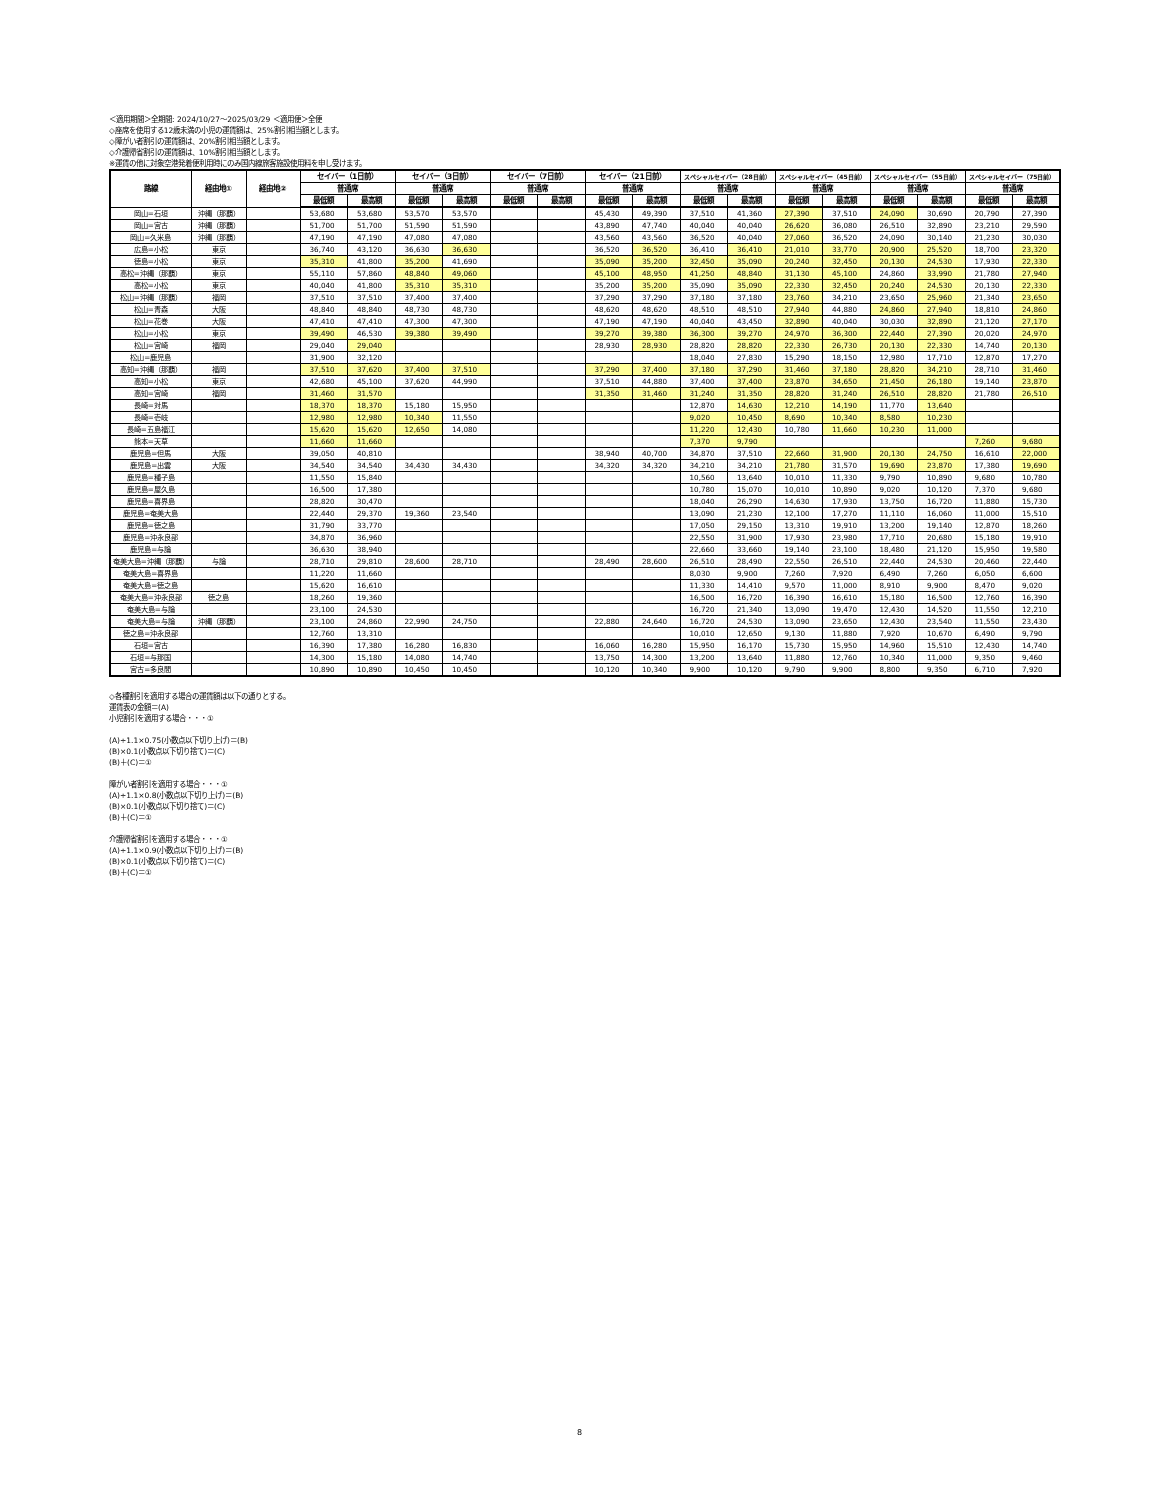＜適用期間＞全期間: 2024/10/27〜2025/03/29 ＜適用便＞全便
◇座席を使用する12歳未満の小児の運賃額は、25%割引相当額とします。
◇障がい者割引の運賃額は、20%割引相当額とします。
◇介護帰省割引の運賃額は、10%割引相当額とします。
※運賃の他に対象空港発着便利用時にのみ国内線旅客施設使用料を申し受けます。
| 路線 | 経由地① | 経由地② | セイバー（1日前） | | セイバー（3日前） | | セイバー（7日前） | | セイバー（21日前） | | スペシャルセイバー（28日前） | | スペシャルセイバー（45日前） | | スペシャルセイバー（55日前） | | スペシャルセイバー（75日前） | |
| --- | --- | --- | --- | --- | --- | --- | --- | --- | --- | --- | --- | --- | --- | --- | --- | --- | --- | --- |
| | | | 普通席 | | 普通席 | | 普通席 | | 普通席 | | 普通席 | | 普通席 | | 普通席 | | 普通席 | |
| | | | 最低額 | 最高額 | 最低額 | 最高額 | 最低額 | 最高額 | 最低額 | 最高額 | 最低額 | 最高額 | 最低額 | 最高額 | 最低額 | 最高額 | 最低額 | 最高額 |
| 岡山=石垣 | 沖縄（那覇） | | 53,680 | 53,680 | 53,570 | 53,570 | | | 45,430 | 49,390 | 37,510 | 41,360 | 27,390 | 37,510 | 24,090 | 30,690 | 20,790 | 27,390 |
| 岡山=宮古 | 沖縄（那覇） | | 51,700 | 51,700 | 51,590 | 51,590 | | | 43,890 | 47,740 | 40,040 | 40,040 | 26,620 | 36,080 | 26,510 | 32,890 | 23,210 | 29,590 |
| 岡山=久米島 | 沖縄（那覇） | | 47,190 | 47,190 | 47,080 | 47,080 | | | 43,560 | 43,560 | 36,520 | 40,040 | 27,060 | 36,520 | 24,090 | 30,140 | 21,230 | 30,030 |
| 広島=小松 | 東京 | | 36,740 | 43,120 | 36,630 | 36,630 | | | 36,520 | 36,520 | 36,410 | 36,410 | 21,010 | 33,770 | 20,900 | 25,520 | 18,700 | 23,320 |
| 徳島=小松 | 東京 | | 35,310 | 41,800 | 35,200 | 41,690 | | | 35,090 | 35,200 | 32,450 | 35,090 | 20,240 | 32,450 | 20,130 | 24,530 | 17,930 | 22,330 |
| 高松=沖縄（那覇） | 東京 | | 55,110 | 57,860 | 48,840 | 49,060 | | | 45,100 | 48,950 | 41,250 | 48,840 | 31,130 | 45,100 | 24,860 | 33,990 | 21,780 | 27,940 |
| 高松=小松 | 東京 | | 40,040 | 41,800 | 35,310 | 35,310 | | | 35,200 | 35,200 | 35,090 | 35,090 | 22,330 | 32,450 | 20,240 | 24,530 | 20,130 | 22,330 |
| 松山=沖縄（那覇） | 福岡 | | 37,510 | 37,510 | 37,400 | 37,400 | | | 37,290 | 37,290 | 37,180 | 37,180 | 23,760 | 34,210 | 23,650 | 25,960 | 21,340 | 23,650 |
| 松山=青森 | 大阪 | | 48,840 | 48,840 | 48,730 | 48,730 | | | 48,620 | 48,620 | 48,510 | 48,510 | 27,940 | 44,880 | 24,860 | 27,940 | 18,810 | 24,860 |
| 松山=花巻 | 大阪 | | 47,410 | 47,410 | 47,300 | 47,300 | | | 47,190 | 47,190 | 40,040 | 43,450 | 32,890 | 40,040 | 30,030 | 32,890 | 21,120 | 27,170 |
| 松山=小松 | 東京 | | 39,490 | 46,530 | 39,380 | 39,490 | | | 39,270 | 39,380 | 36,300 | 39,270 | 24,970 | 36,300 | 22,440 | 27,390 | 20,020 | 24,970 |
| 松山=宮崎 | 福岡 | | 29,040 | 29,040 | | | | | 28,930 | 28,930 | 28,820 | 28,820 | 22,330 | 26,730 | 20,130 | 22,330 | 14,740 | 20,130 |
| 松山=鹿児島 | | | 31,900 | 32,120 | | | | | | | 18,040 | 27,830 | 15,290 | 18,150 | 12,980 | 17,710 | 12,870 | 17,270 |
| 高知=沖縄（那覇） | 福岡 | | 37,510 | 37,620 | 37,400 | 37,510 | | | 37,290 | 37,400 | 37,180 | 37,290 | 31,460 | 37,180 | 28,820 | 34,210 | 28,710 | 31,460 |
| 高知=小松 | 東京 | | 42,680 | 45,100 | 37,620 | 44,990 | | | 37,510 | 44,880 | 37,400 | 37,400 | 23,870 | 34,650 | 21,450 | 26,180 | 19,140 | 23,870 |
| 高知=宮崎 | 福岡 | | 31,460 | 31,570 | | | | | 31,350 | 31,460 | 31,240 | 31,350 | 28,820 | 31,240 | 26,510 | 28,820 | 21,780 | 26,510 |
| 長崎=対馬 | | | 18,370 | 18,370 | 15,180 | 15,950 | | | | | 12,870 | 14,630 | 12,210 | 14,190 | 11,770 | 13,640 | | |
| 長崎=壱岐 | | | 12,980 | 12,980 | 10,340 | 11,550 | | | | | 9,020 | 10,450 | 8,690 | 10,340 | 8,580 | 10,230 | | |
| 長崎=五島福江 | | | 15,620 | 15,620 | 12,650 | 14,080 | | | | | 11,220 | 12,430 | 10,780 | 11,660 | 10,230 | 11,000 | | |
| 熊本=天草 | | | 11,660 | 11,660 | | | | | | | 7,370 | 9,790 | | | | | 7,260 | 9,680 |
| 鹿児島=但馬 | 大阪 | | 39,050 | 40,810 | | | | | 38,940 | 40,700 | 34,870 | 37,510 | 22,660 | 31,900 | 20,130 | 24,750 | 16,610 | 22,000 |
| 鹿児島=出雲 | 大阪 | | 34,540 | 34,540 | 34,430 | 34,430 | | | 34,320 | 34,320 | 34,210 | 34,210 | 21,780 | 31,570 | 19,690 | 23,870 | 17,380 | 19,690 |
| 鹿児島=種子島 | | | 11,550 | 15,840 | | | | | | | 10,560 | 13,640 | 10,010 | 11,330 | 9,790 | 10,890 | 9,680 | 10,780 |
| 鹿児島=屋久島 | | | 16,500 | 17,380 | | | | | | | 10,780 | 15,070 | 10,010 | 10,890 | 9,020 | 10,120 | 7,370 | 9,680 |
| 鹿児島=喜界島 | | | 28,820 | 30,470 | | | | | | | 18,040 | 26,290 | 14,630 | 17,930 | 13,750 | 16,720 | 11,880 | 15,730 |
| 鹿児島=奄美大島 | | | 22,440 | 29,370 | 19,360 | 23,540 | | | | | 13,090 | 21,230 | 12,100 | 17,270 | 11,110 | 16,060 | 11,000 | 15,510 |
| 鹿児島=徳之島 | | | 31,790 | 33,770 | | | | | | | 17,050 | 29,150 | 13,310 | 19,910 | 13,200 | 19,140 | 12,870 | 18,260 |
| 鹿児島=沖永良部 | | | 34,870 | 36,960 | | | | | | | 22,550 | 31,900 | 17,930 | 23,980 | 17,710 | 20,680 | 15,180 | 19,910 |
| 鹿児島=与論 | | | 36,630 | 38,940 | | | | | | | 22,660 | 33,660 | 19,140 | 23,100 | 18,480 | 21,120 | 15,950 | 19,580 |
| 奄美大島=沖縄（那覇） | 与論 | | 28,710 | 29,810 | 28,600 | 28,710 | | | 28,490 | 28,600 | 26,510 | 28,490 | 22,550 | 26,510 | 22,440 | 24,530 | 20,460 | 22,440 |
| 奄美大島=喜界島 | | | 11,220 | 11,660 | | | | | | | 8,030 | 9,900 | 7,260 | 7,920 | 6,490 | 7,260 | 6,050 | 6,600 |
| 奄美大島=徳之島 | | | 15,620 | 16,610 | | | | | | | 11,330 | 14,410 | 9,570 | 11,000 | 8,910 | 9,900 | 8,470 | 9,020 |
| 奄美大島=沖永良部 | 徳之島 | | 18,260 | 19,360 | | | | | | | 16,500 | 16,720 | 16,390 | 16,610 | 15,180 | 16,500 | 12,760 | 16,390 |
| 奄美大島=与論 | | | 23,100 | 24,530 | | | | | | | 16,720 | 21,340 | 13,090 | 19,470 | 12,430 | 14,520 | 11,550 | 12,210 |
| 奄美大島=与論 | 沖縄（那覇） | | 23,100 | 24,860 | 22,990 | 24,750 | | | 22,880 | 24,640 | 16,720 | 24,530 | 13,090 | 23,650 | 12,430 | 23,540 | 11,550 | 23,430 |
| 徳之島=沖永良部 | | | 12,760 | 13,310 | | | | | | | 10,010 | 12,650 | 9,130 | 11,880 | 7,920 | 10,670 | 6,490 | 9,790 |
| 石垣=宮古 | | | 16,390 | 17,380 | 16,280 | 16,830 | | | 16,060 | 16,280 | 15,950 | 16,170 | 15,730 | 15,950 | 14,960 | 15,510 | 12,430 | 14,740 |
| 石垣=与那国 | | | 14,300 | 15,180 | 14,080 | 14,740 | | | 13,750 | 14,300 | 13,200 | 13,640 | 11,880 | 12,760 | 10,340 | 11,000 | 9,350 | 9,460 |
| 宮古=多良間 | | | 10,890 | 10,890 | 10,450 | 10,450 | | | 10,120 | 10,340 | 9,900 | 10,120 | 9,790 | 9,900 | 8,800 | 9,350 | 6,710 | 7,920 |
◇各種割引を適用する場合の運賃額は以下の通りとする。
運賃表の金額＝(A)
小児割引を適用する場合・・・①
(A)÷1.1×0.75(小数点以下切り上げ)＝(B)
(B)×0.1(小数点以下切り捨て)＝(C)
(B)＋(C)＝①
障がい者割引を適用する場合・・・①
(A)÷1.1×0.8(小数点以下切り上げ)＝(B)
(B)×0.1(小数点以下切り捨て)＝(C)
(B)＋(C)＝①
介護帰省割引を適用する場合・・・①
(A)÷1.1×0.9(小数点以下切り上げ)＝(B)
(B)×0.1(小数点以下切り捨て)＝(C)
(B)＋(C)＝①
8